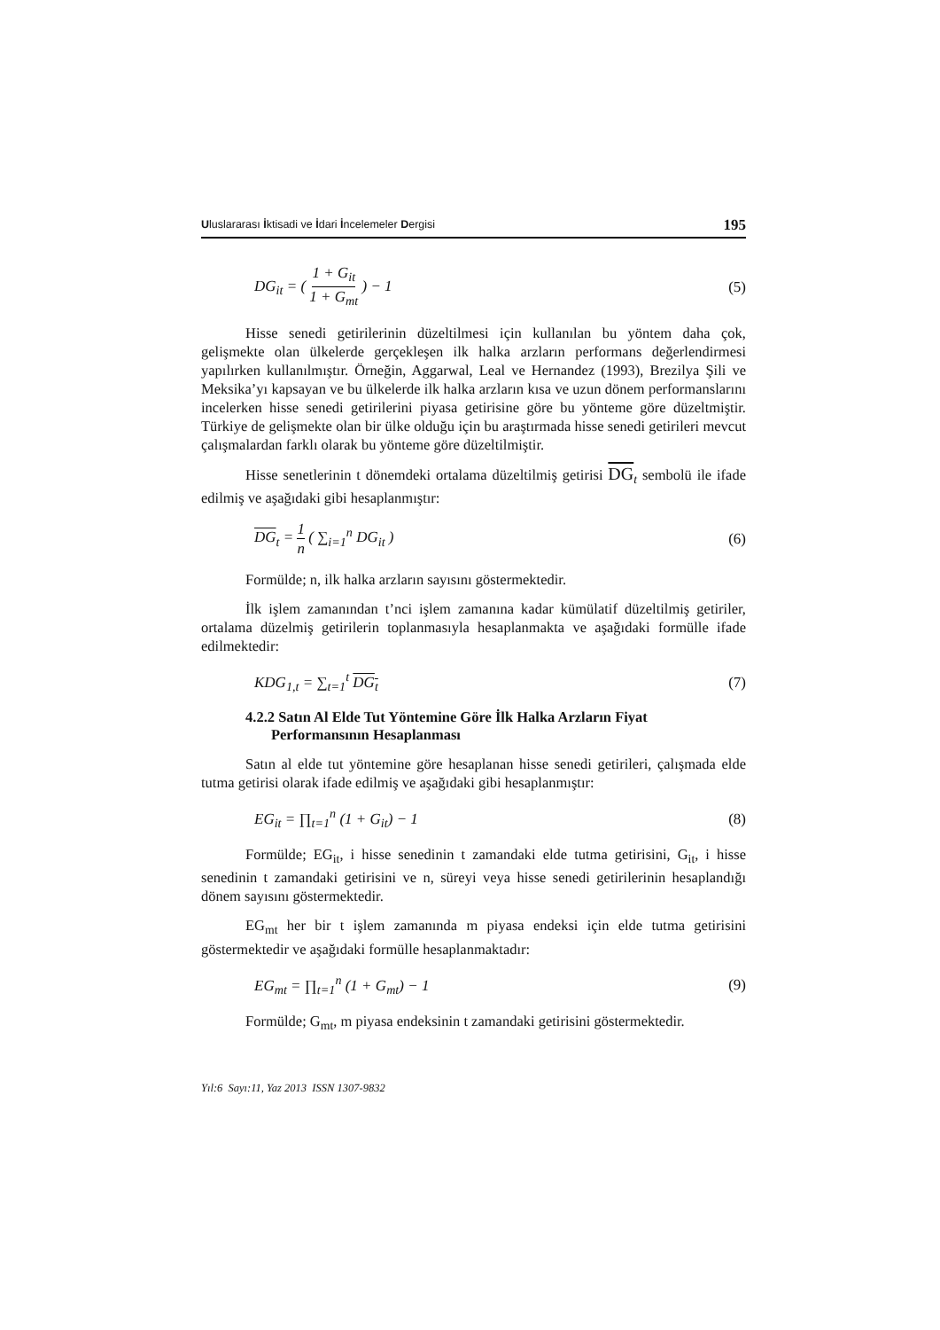Uluslararası İktisadi ve İdari İncelemeler Dergisi 195
DG<sub>it</sub> = ( 1 + G<sub>it</sub> 1 + G<sub>mt</sub> ) − 1 (5)
Hisse senedi getirilerinin düzeltilmesi için kullanılan bu yöntem daha çok, gelişmekte olan ülkelerde gerçekleşen ilk halka arzların performans değerlendirmesi yapılırken kullanılmıştır. Örneğin, Aggarwal, Leal ve Hernandez (1993), Brezilya Şili ve Meksika’yı kapsayan ve bu ülkelerde ilk halka arzların kısa ve uzun dönem performanslarını incelerken hisse senedi getirilerini piyasa getirisine göre bu yönteme göre düzeltmiştir. Türkiye de gelişmekte olan bir ülke olduğu için bu araştırmada hisse senedi getirileri mevcut çalışmalardan farklı olarak bu yönteme göre düzeltilmiştir.
Hisse senetlerinin t dönemdeki ortalama düzeltilmiş getirisi DG <sub>t</sub> sembolü ile ifade edilmiş ve aşağıdaki gibi hesaplanmıştır:
DG<sub>t</sub> = 1 n ( ∑<sub>i=1</sub><sup>n</sup> DG<sub>it</sub> ) (6)
Formülde; n, ilk halka arzların sayısını göstermektedir.
İlk işlem zamanından t’nci işlem zamanına kadar kümülatif düzeltilmiş getiriler, ortalama düzelmiş getirilerin toplanmasıyla hesaplanmakta ve aşağıdaki formülle ifade edilmektedir:
KDG<sub>1,t</sub> = ∑<sub>t=1</sub><sup>t</sup> DG<sub>t</sub> (7)
4.2.2 Satın Al Elde Tut Yöntemine Göre İlk Halka Arzların Fiyat
Performansının Hesaplanması
Satın al elde tut yöntemine göre hesaplanan hisse senedi getirileri, çalışmada elde tutma getirisi olarak ifade edilmiş ve aşağıdaki gibi hesaplanmıştır:
EG<sub>it</sub> = ∏<sub>t=1</sub><sup>n</sup> (1 + G<sub>it</sub>) − 1 (8)
Formülde; EG<sub>it</sub>, i hisse senedinin t zamandaki elde tutma getirisini, G<sub>it</sub>, i hisse senedinin t zamandaki getirisini ve n, süreyi veya hisse senedi getirilerinin hesaplandığı dönem sayısını göstermektedir.
EG<sub>mt</sub> her bir t işlem zamanında m piyasa endeksi için elde tutma getirisini göstermektedir ve aşağıdaki formülle hesaplanmaktadır:
EG<sub>mt</sub> = ∏<sub>t=1</sub><sup>n</sup> (1 + G<sub>mt</sub>) − 1 (9)
Formülde; G<sub>mt</sub>, m piyasa endeksinin t zamandaki getirisini göstermektedir.
Yıl:6 Sayı:11, Yaz 2013 ISSN 1307-9832